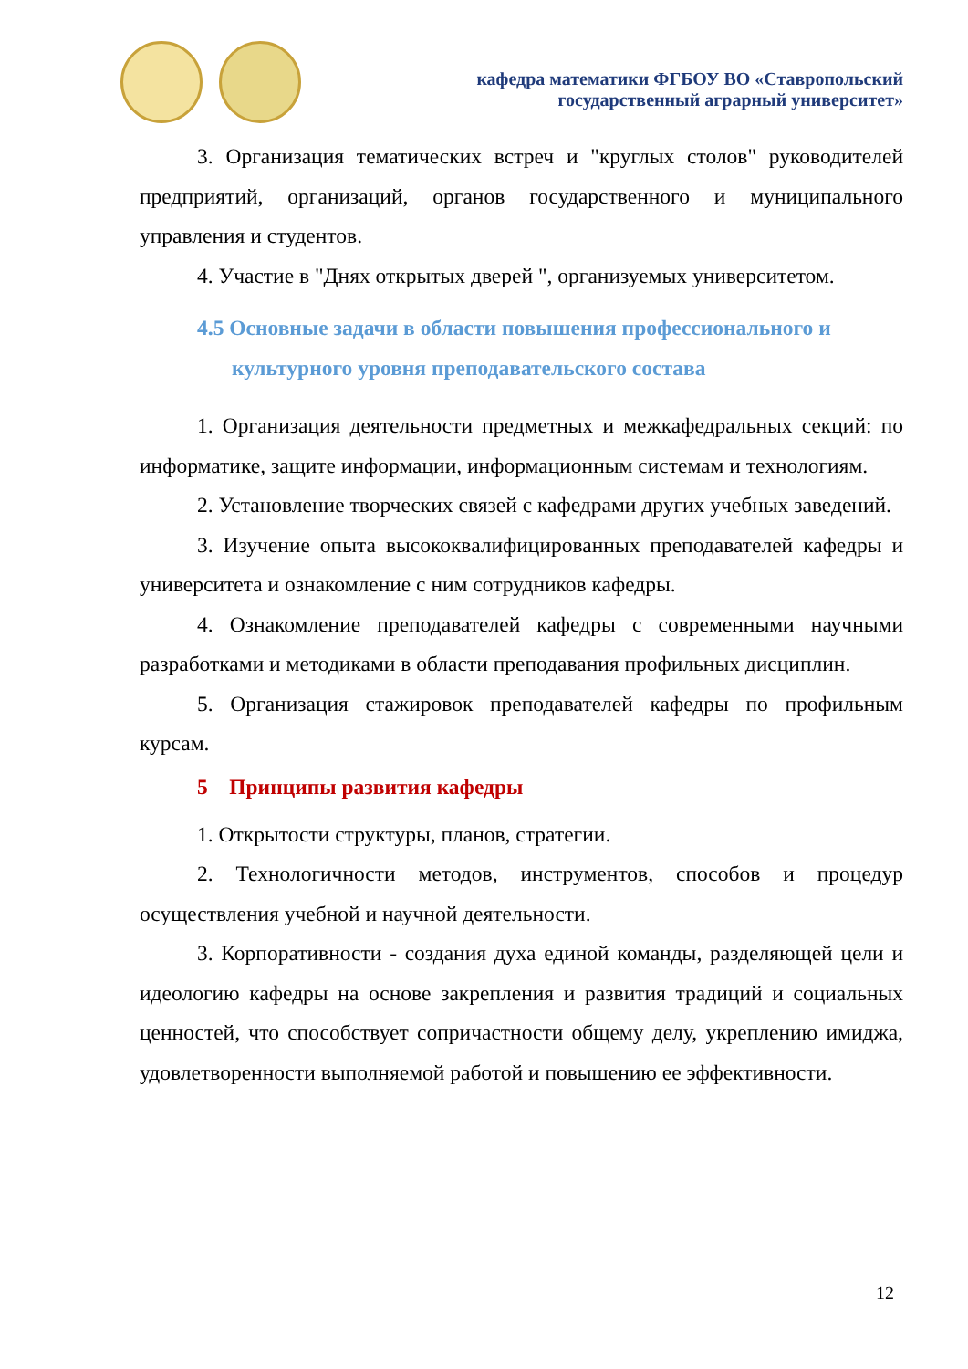кафедра математики ФГБОУ ВО «Ставропольский
государственный аграрный университет»
3. Организация тематических встреч и "круглых столов" руководителей предприятий, организаций, органов государственного и муниципального управления и студентов.
4. Участие в "Днях открытых дверей ", организуемых университетом.
4.5 Основные задачи в области повышения профессионального и культурного уровня преподавательского состава
1. Организация деятельности предметных и межкафедральных секций: по информатике, защите информации, информационным системам и технологиям.
2. Установление творческих связей с кафедрами других учебных заведений.
3. Изучение опыта высококвалифицированных преподавателей кафедры и университета и ознакомление с ним сотрудников кафедры.
4. Ознакомление преподавателей кафедры с современными научными разработками и методиками в области преподавания профильных дисциплин.
5. Организация стажировок преподавателей кафедры по профильным курсам.
5 Принципы развития кафедры
1. Открытости структуры, планов, стратегии.
2. Технологичности методов, инструментов, способов и процедур осуществления учебной и научной деятельности.
3. Корпоративности - создания духа единой команды, разделяющей цели и идеологию кафедры на основе закрепления и развития традиций и социальных ценностей, что способствует сопричастности общему делу, укреплению имиджа, удовлетворенности выполняемой работой и повышению ее эффективности.
12